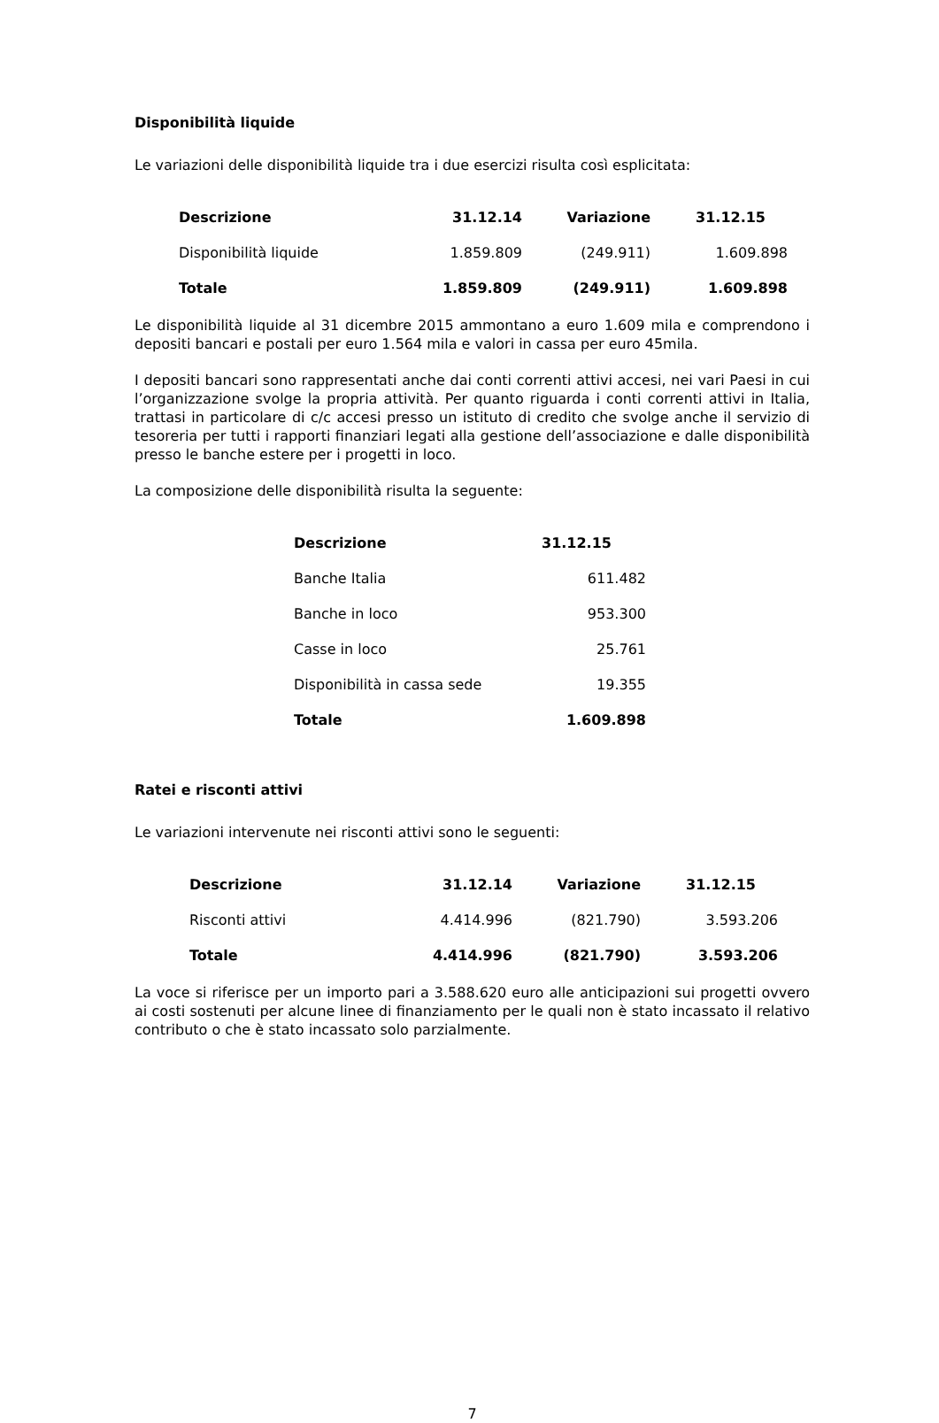Disponibilità liquide
Le variazioni delle disponibilità liquide tra i due esercizi risulta così esplicitata:
| Descrizione | 31.12.14 | Variazione | 31.12.15 |
| --- | --- | --- | --- |
| Disponibilità liquide | 1.859.809 | (249.911) | 1.609.898 |
| Totale | 1.859.809 | (249.911) | 1.609.898 |
Le disponibilità liquide al 31 dicembre 2015 ammontano a euro 1.609 mila e comprendono i depositi bancari e postali per euro 1.564 mila e valori in cassa per euro 45mila.
I depositi bancari sono rappresentati anche dai conti correnti attivi accesi, nei vari Paesi in cui l’organizzazione svolge la propria attività. Per quanto riguarda i conti correnti attivi in Italia, trattasi in particolare di c/c accesi presso un istituto di credito che svolge anche il servizio di tesoreria per tutti i rapporti finanziari legati alla gestione dell’associazione e dalle disponibilità presso le banche estere per i progetti in loco.
La composizione delle disponibilità risulta la seguente:
| Descrizione | 31.12.15 |
| --- | --- |
| Banche Italia | 611.482 |
| Banche in loco | 953.300 |
| Casse in loco | 25.761 |
| Disponibilità in cassa sede | 19.355 |
| Totale | 1.609.898 |
Ratei e risconti attivi
Le variazioni intervenute nei risconti attivi sono le seguenti:
| Descrizione | 31.12.14 | Variazione | 31.12.15 |
| --- | --- | --- | --- |
| Risconti attivi | 4.414.996 | (821.790) | 3.593.206 |
| Totale | 4.414.996 | (821.790) | 3.593.206 |
La voce si riferisce per un importo pari a 3.588.620 euro alle anticipazioni sui progetti ovvero ai costi sostenuti per alcune linee di finanziamento per le quali non è stato incassato il relativo contributo o che è stato incassato solo parzialmente.
7